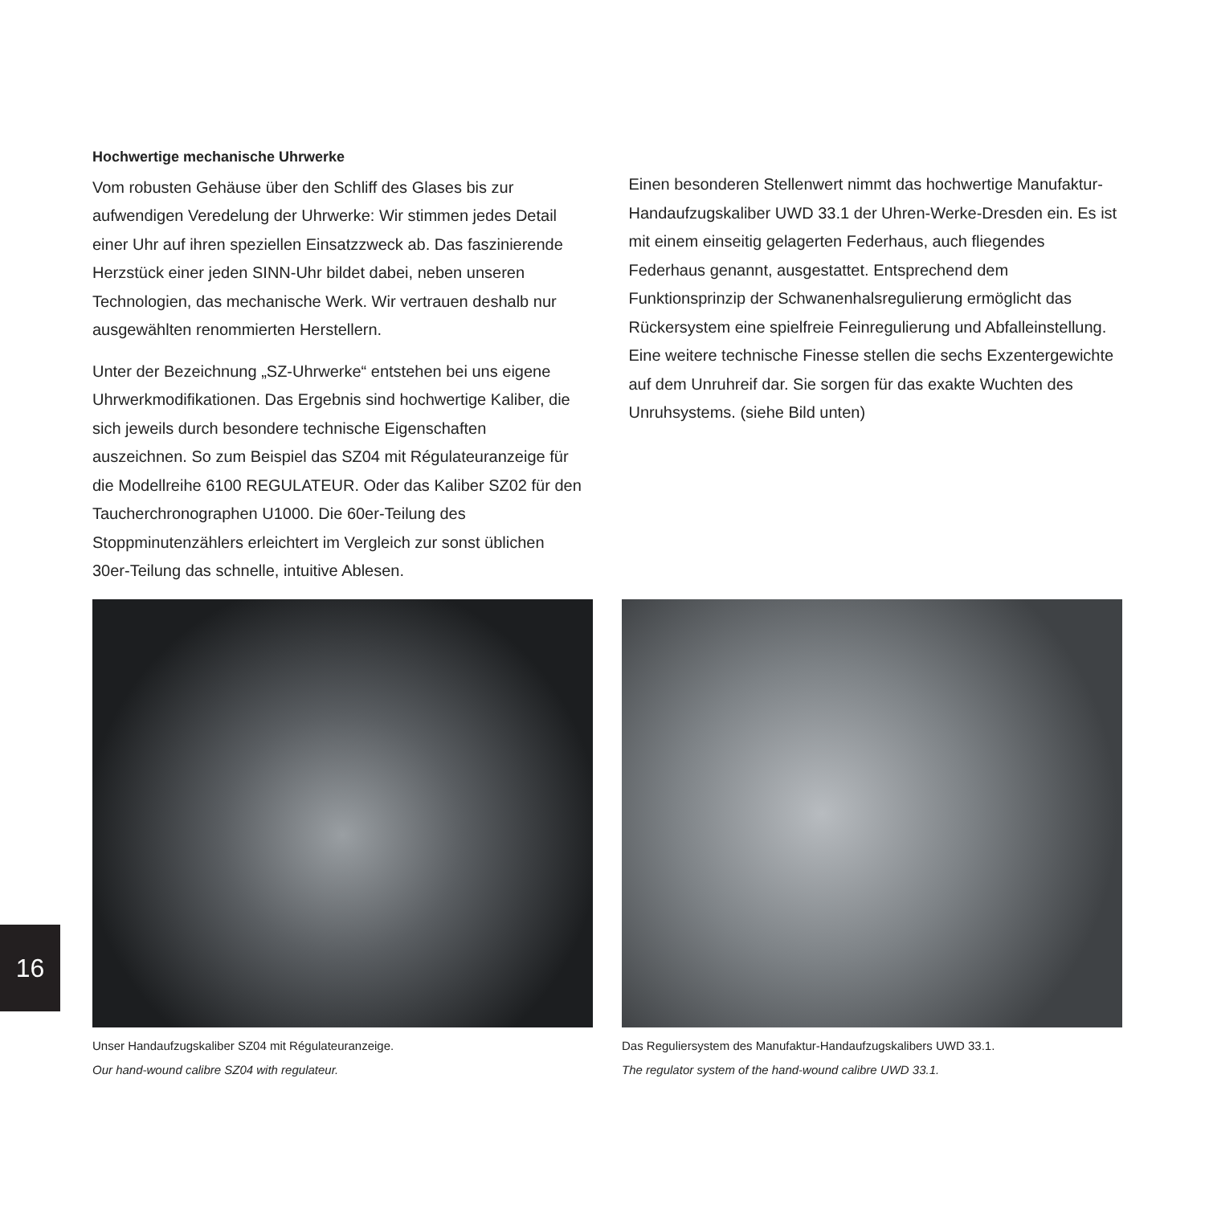Hochwertige mechanische Uhrwerke
Vom robusten Gehäuse über den Schliff des Glases bis zur aufwendigen Veredelung der Uhrwerke: Wir stimmen jedes Detail einer Uhr auf ihren speziellen Einsatzzweck ab. Das faszinierende Herzstück einer jeden SINN-Uhr bildet dabei, neben unseren Technologien, das mechanische Werk. Wir vertrauen deshalb nur ausgewählten renommierten Herstellern.
Unter der Bezeichnung „SZ-Uhrwerke“ entstehen bei uns eigene Uhrwerkmodifikationen. Das Ergebnis sind hochwertige Kaliber, die sich jeweils durch besondere technische Eigenschaften auszeichnen. So zum Beispiel das SZ04 mit Régulateuranzeige für die Modellreihe 6100 REGULATEUR. Oder das Kaliber SZ02 für den Taucherchronographen U1000. Die 60er-Teilung des Stoppminutenzählers erleichtert im Vergleich zur sonst üblichen 30er-Teilung das schnelle, intuitive Ablesen.
Einen besonderen Stellenwert nimmt das hochwertige Manufaktur-Handaufzugskaliber UWD 33.1 der Uhren-Werke-Dresden ein. Es ist mit einem einseitig gelagerten Federhaus, auch fliegendes Federhaus genannt, ausgestattet. Entsprechend dem Funktionsprinzip der Schwanenhalsregulierung ermöglicht das Rückersystem eine spielfreie Feinregulierung und Abfalleinstellung. Eine weitere technische Finesse stellen die sechs Exzentergewichte auf dem Unruhreif dar. Sie sorgen für das exakte Wuchten des Unruhsystems. (siehe Bild unten)
Unser Handaufzugskaliber SZ04 mit Régulateuranzeige.
Our hand-wound calibre SZ04 with regulateur.
Das Reguliersystem des Manufaktur-Handaufzugskalibers UWD 33.1.
The regulator system of the hand-wound calibre UWD 33.1.
16